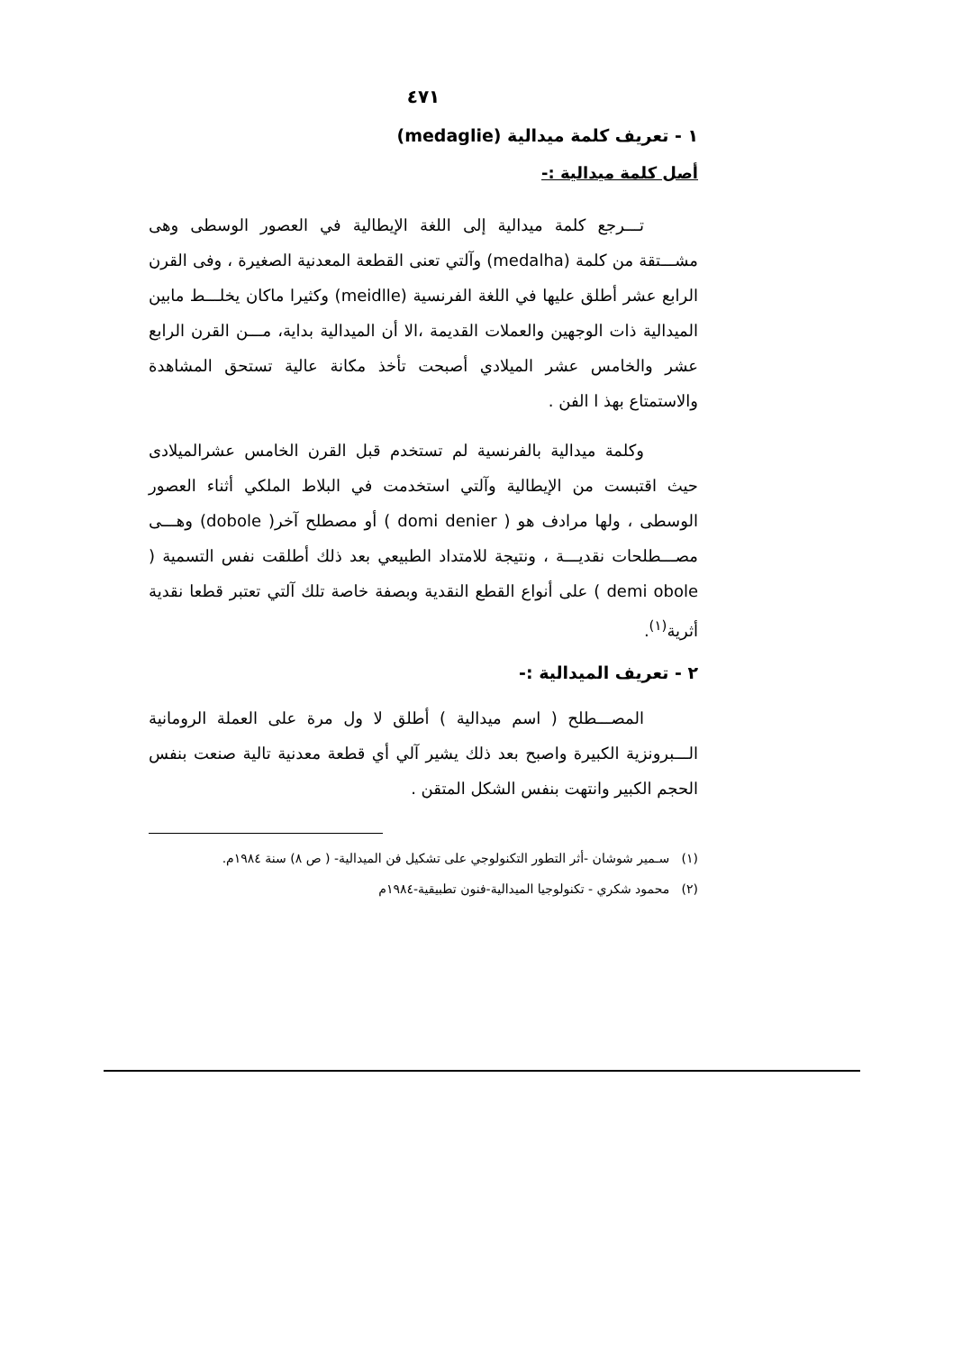٤٧١
١ - تعريف كلمة ميدالية (medaglie)
أصل كلمة ميدالية :-
تـــرجع كلمة ميدالية إلى اللغة الإيطالية في العصور الوسطى وهى مشـــتقة من كلمة (medalha) وآلتي تعنى القطعة المعدنية الصغيرة ، وفى القرن الرابع عشر أطلق عليها في اللغة الفرنسية (meidlle) وكثيرا ماكان يخلـــط مابين الميدالية ذات الوجهين والعملات القديمة ،الا أن الميدالية بداية، مـــن القرن الرابع عشر والخامس عشر الميلادي أصبحت تأخذ مكانة عالية تستحق المشاهدة والاستمتاع بهذ ا الفن .
وكلمة ميدالية بالفرنسية لم تستخدم قبل القرن الخامس عشرالميلادى حيث اقتبست من الإيطالية وآلتي استخدمت في البلاط الملكي أثناء العصور الوسطى ، ولها مرادف هو ( domi denier ) أو مصطلح آخر( dobole) وهـــى مصـــطلحات نقديـــة ، ونتيجة للامتداد الطبيعي بعد ذلك أطلقت نفس التسمية ( demi obole ) على أنواع القطع النقدية وبصفة خاصة تلك آلتي تعتبر قطعا نقدية أثرية<sup>(١)</sup>.
٢ - تعريف الميدالية :-
المصـــطلح ( اسم ميدالية ) أطلق لا ول مرة على العملة الرومانية الـــبرونزية الكبيرة واصبح بعد ذلك يشير آلي أي قطعة معدنية تالية صنعت بنفس الحجم الكبير وانتهت بنفس الشكل المتقن .
(١) سـمير شوشان -أثر التطور التكنولوجي على تشكيل فن الميدالية- ( ص ٨) سنة ١٩٨٤م.
(٢) محمود شكري - تكنولوجيا الميدالية-فنون تطبيقية-١٩٨٤م